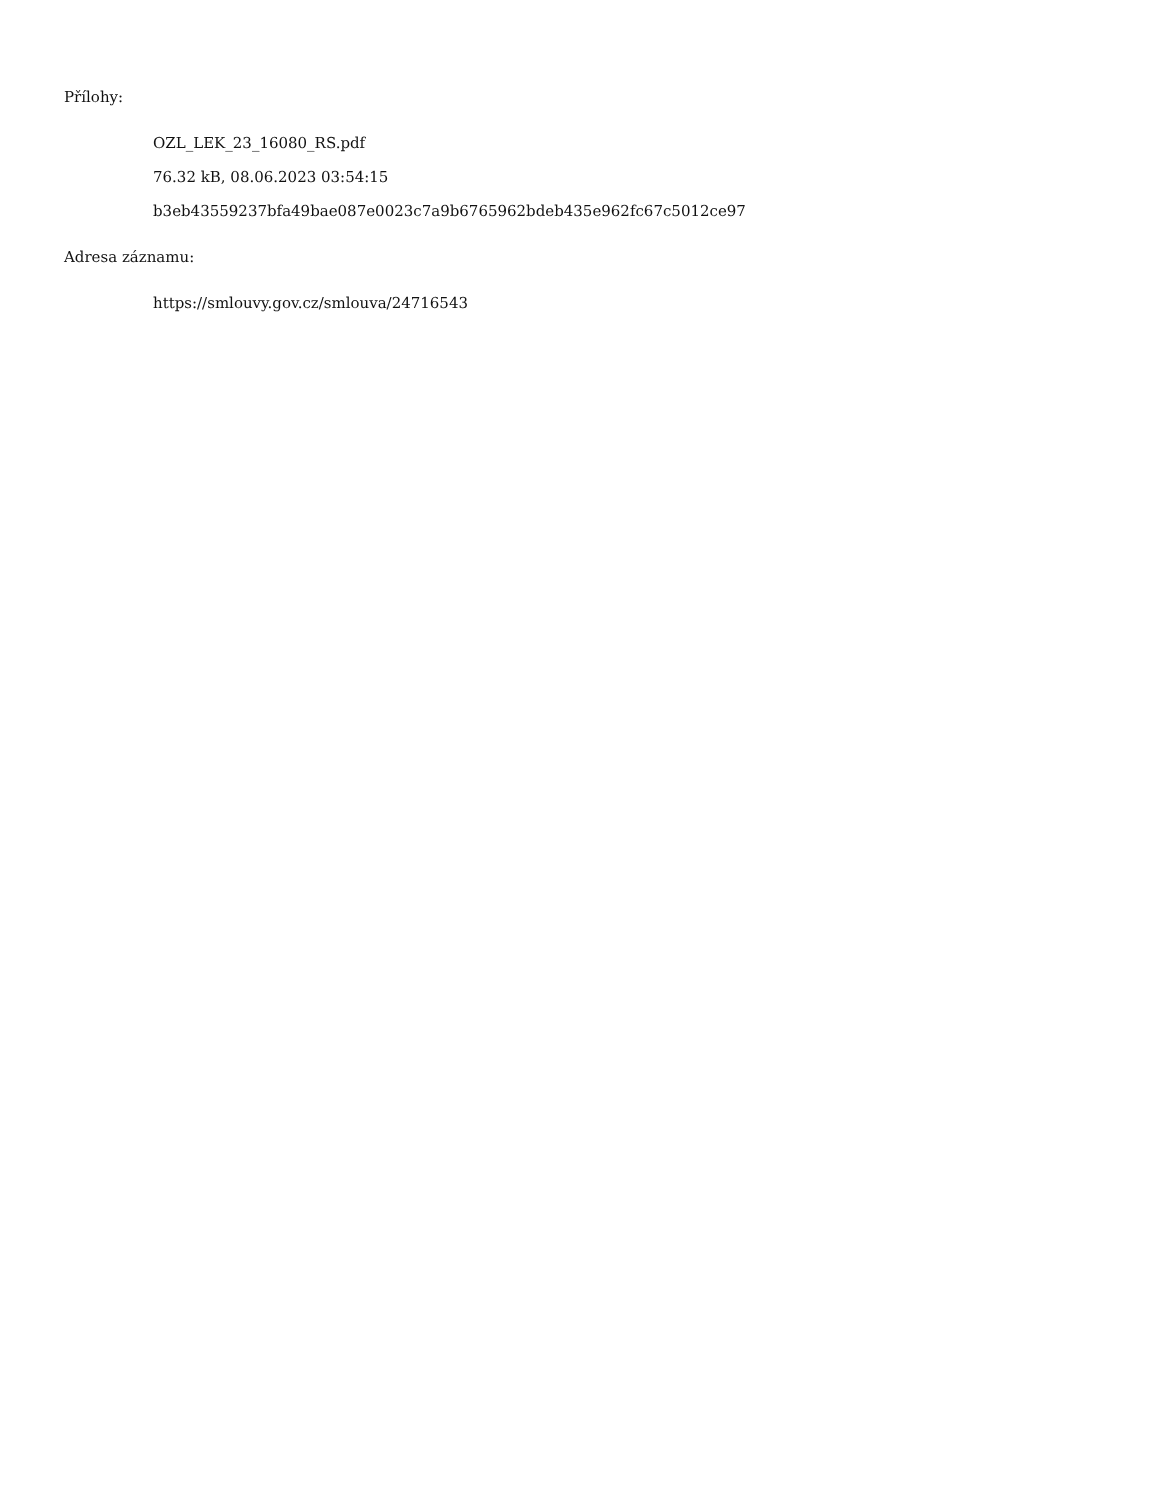Přílohy:
OZL_LEK_23_16080_RS.pdf
76.32 kB, 08.06.2023 03:54:15
b3eb43559237bfa49bae087e0023c7a9b6765962bdeb435e962fc67c5012ce97
Adresa záznamu:
https://smlouvy.gov.cz/smlouva/24716543